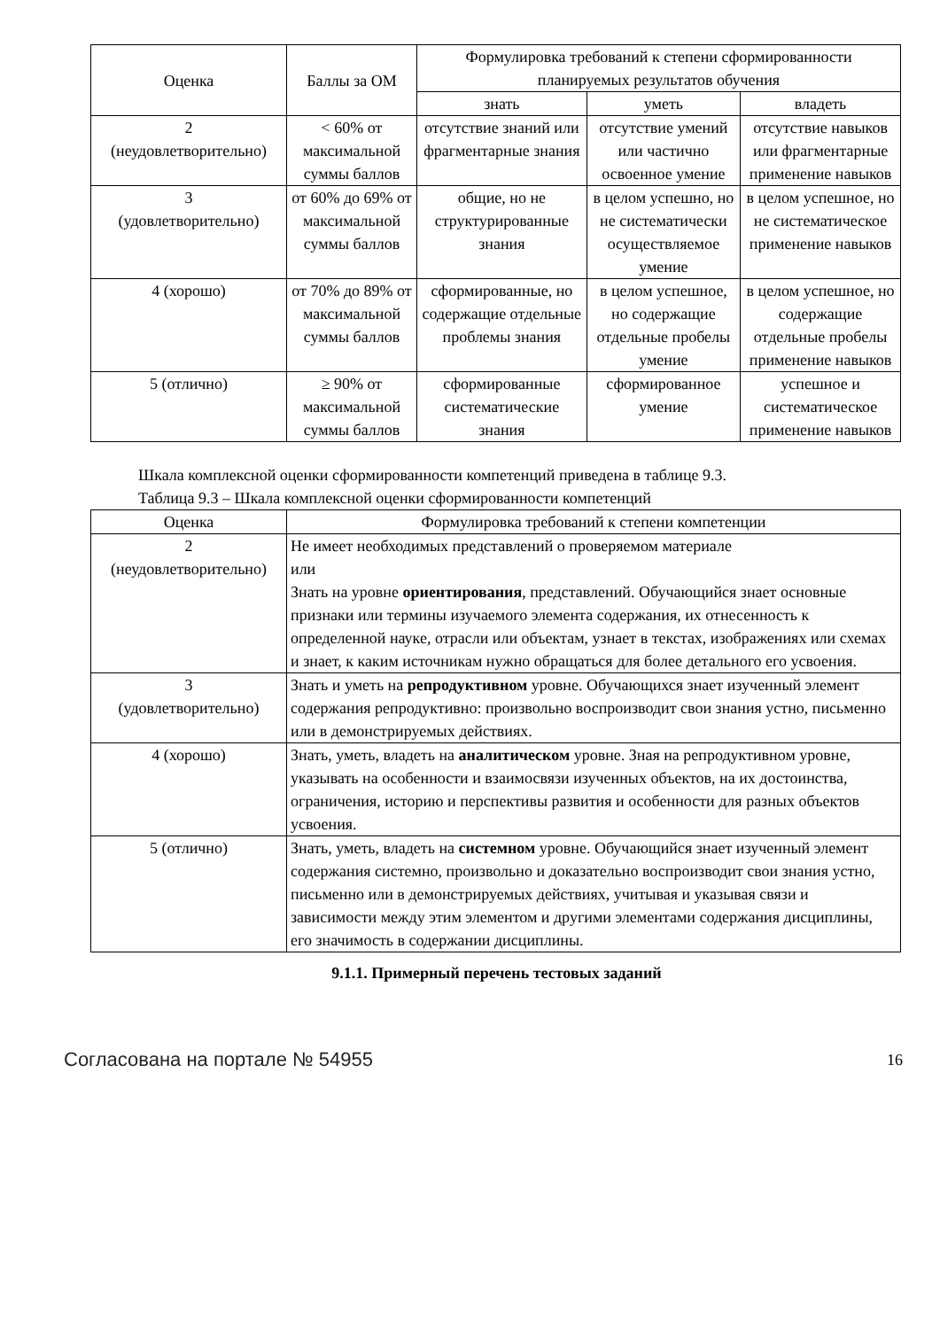| Оценка | Баллы за ОМ | Формулировка требований к степени сформированности планируемых результатов обучения | | |
| --- | --- | --- | --- | --- |
| | | знать | уметь | владеть |
| 2 (неудовлетворительно) | < 60% от максимальной суммы баллов | отсутствие знаний или фрагментарные знания | отсутствие умений или частично освоенное умение | отсутствие навыков или фрагментарные применение навыков |
| 3 (удовлетворительно) | от 60% до 69% от максимальной суммы баллов | общие, но не структурированные знания | в целом успешно, но не систематически осуществляемое умение | в целом успешное, но не систематическое применение навыков |
| 4 (хорошо) | от 70% до 89% от максимальной суммы баллов | сформированные, но содержащие отдельные проблемы знания | в целом успешное, но содержащие отдельные пробелы умение | в целом успешное, но содержащие отдельные пробелы применение навыков |
| 5 (отлично) | ≥ 90% от максимальной суммы баллов | сформированные систематические знания | сформированное умение | успешное и систематическое применение навыков |
Шкала комплексной оценки сформированности компетенций приведена в таблице 9.3.
Таблица 9.3 – Шкала комплексной оценки сформированности компетенций
| Оценка | Формулировка требований к степени компетенции |
| --- | --- |
| 2 (неудовлетворительно) | Не имеет необходимых представлений о проверяемом материале или Знать на уровне ориентирования , представлений. Обучающийся знает основные признаки или термины изучаемого элемента содержания, их отнесенность к определенной науке, отрасли или объектам, узнает в текстах, изображениях или схемах и знает, к каким источникам нужно обращаться для более детального его усвоения. |
| 3 (удовлетворительно) | Знать и уметь на репродуктивном уровне. Обучающихся знает изученный элемент содержания репродуктивно: произвольно воспроизводит свои знания устно, письменно или в демонстрируемых действиях. |
| 4 (хорошо) | Знать, уметь, владеть на аналитическом уровне. Зная на репродуктивном уровне, указывать на особенности и взаимосвязи изученных объектов, на их достоинства, ограничения, историю и перспективы развития и особенности для разных объектов усвоения. |
| 5 (отлично) | Знать, уметь, владеть на системном уровне. Обучающийся знает изученный элемент содержания системно, произвольно и доказательно воспроизводит свои знания устно, письменно или в демонстрируемых действиях, учитывая и указывая связи и зависимости между этим элементом и другими элементами содержания дисциплины, его значимость в содержании дисциплины. |
9.1.1. Примерный перечень тестовых заданий
Согласована на портале № 54955 16